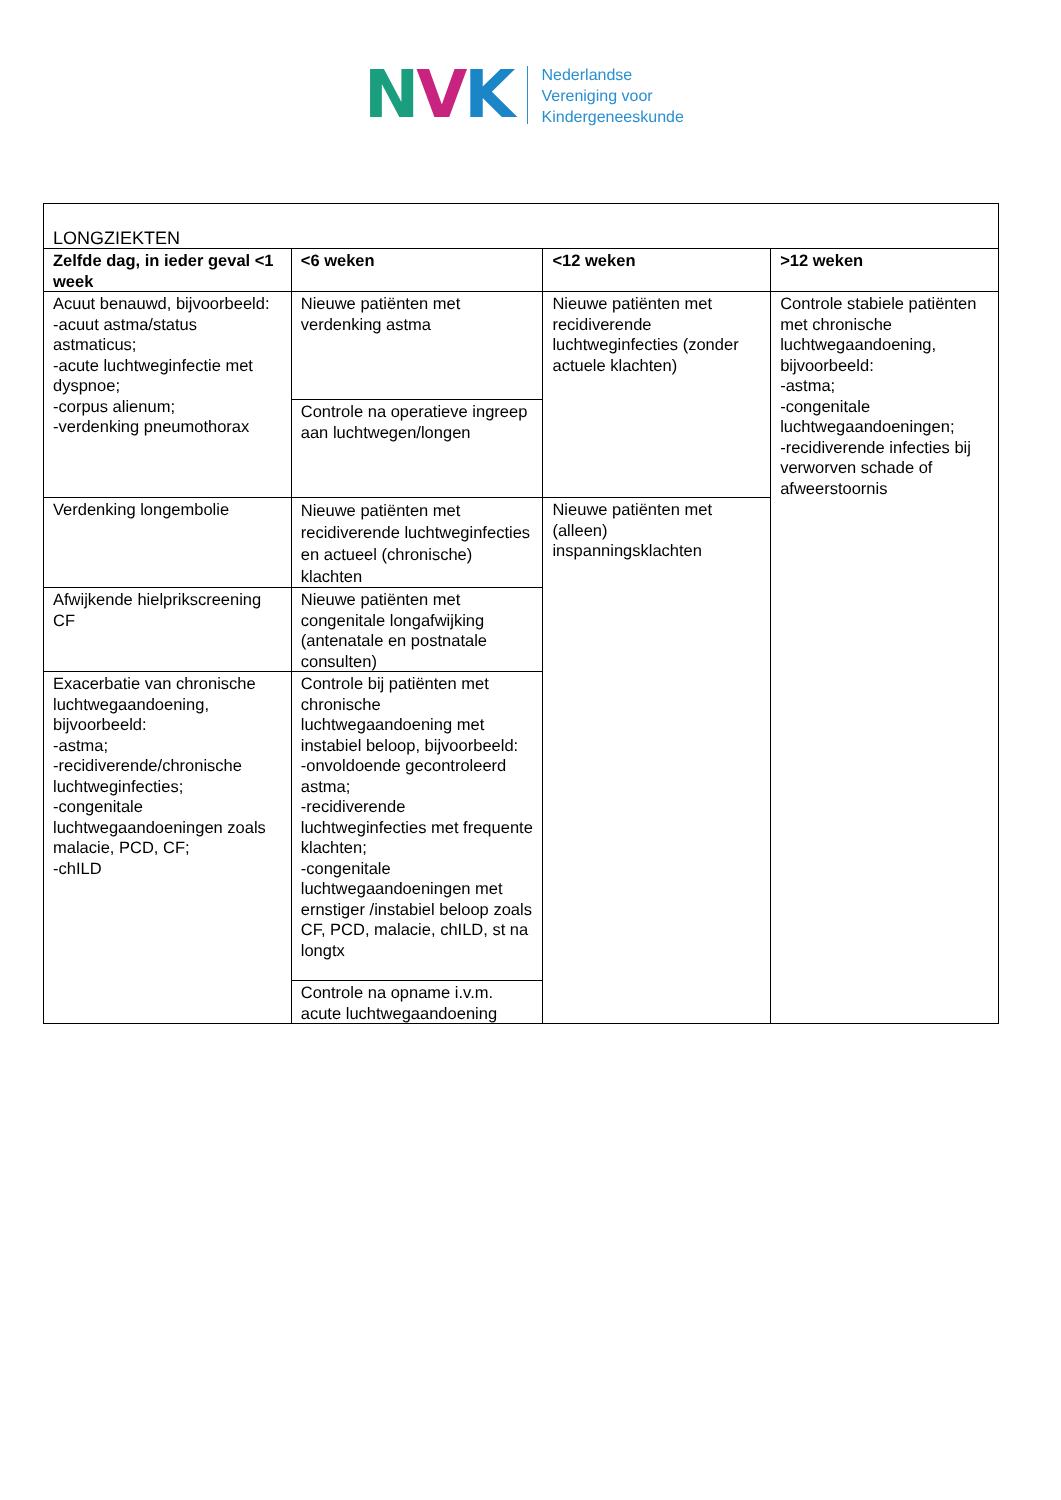NVK
Nederlandse
Vereniging voor
Kindergeneeskunde
| LONGZIEKTEN | | | |
| Zelfde dag, in ieder geval <1 week | <6 weken | <12 weken | >12 weken |
| Acuut benauwd, bijvoorbeeld: -acuut astma/status astmaticus; -acute luchtweginfectie met dyspnoe; -corpus alienum; -verdenking pneumothorax | Nieuwe patiënten met verdenking astma | Nieuwe patiënten met recidiverende luchtweginfecties (zonder actuele klachten) | Controle stabiele patiënten met chronische luchtwegaandoening, bijvoorbeeld: -astma; -congenitale luchtwegaandoeningen; -recidiverende infecties bij verworven schade of afweerstoornis |
| | Controle na operatieve ingreep aan luchtwegen/longen | | |
| Verdenking longembolie | Nieuwe patiënten met recidiverende luchtweginfecties en actueel (chronische) klachten | Nieuwe patiënten met (alleen) inspanningsklachten | |
| Afwijkende hielprikscreening CF | Nieuwe patiënten met congenitale longafwijking (antenatale en postnatale consulten) | | |
| Exacerbatie van chronische luchtwegaandoening, bijvoorbeeld: -astma; -recidiverende/chronische luchtweginfecties; -congenitale luchtwegaandoeningen zoals malacie, PCD, CF; -chILD | Controle bij patiënten met chronische luchtwegaandoening met instabiel beloop, bijvoorbeeld: -onvoldoende gecontroleerd astma; -recidiverende luchtweginfecties met frequente klachten; -congenitale luchtwegaandoeningen met ernstiger /instabiel beloop zoals CF, PCD, malacie, chILD, st na longtx | | |
| | Controle na opname i.v.m. acute luchtwegaandoening | | |